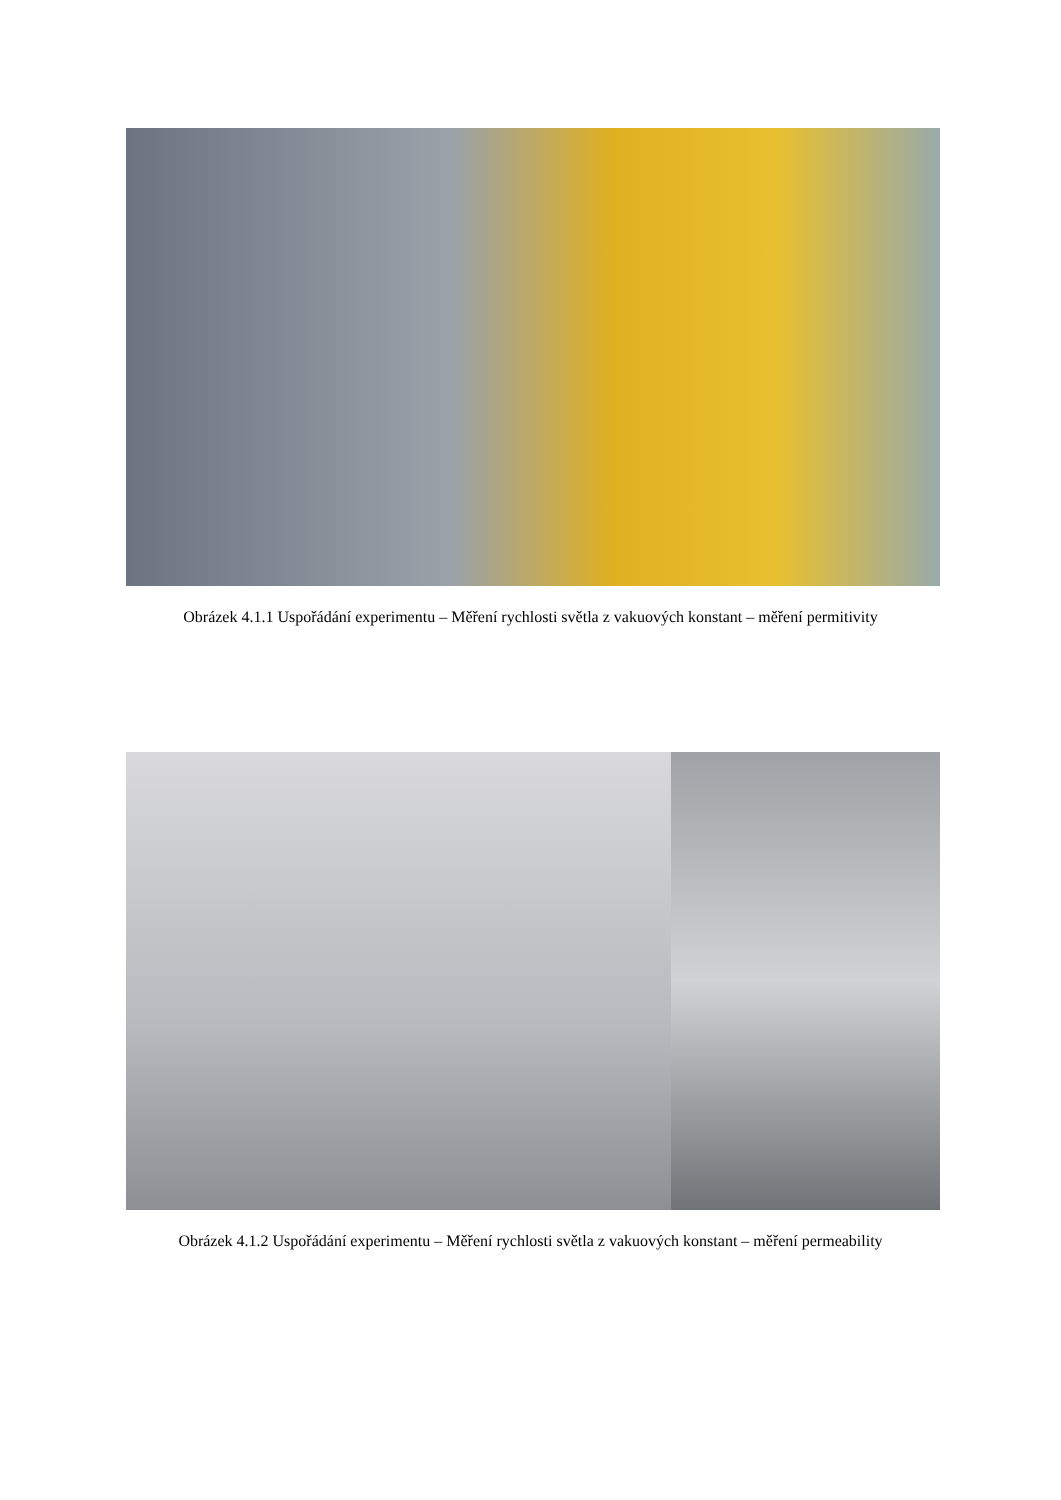Obrázek 4.1.1 Uspořádání experimentu – Měření rychlosti světla z vakuových konstant – měření permitivity
Obrázek 4.1.2 Uspořádání experimentu – Měření rychlosti světla z vakuových konstant – měření permeability